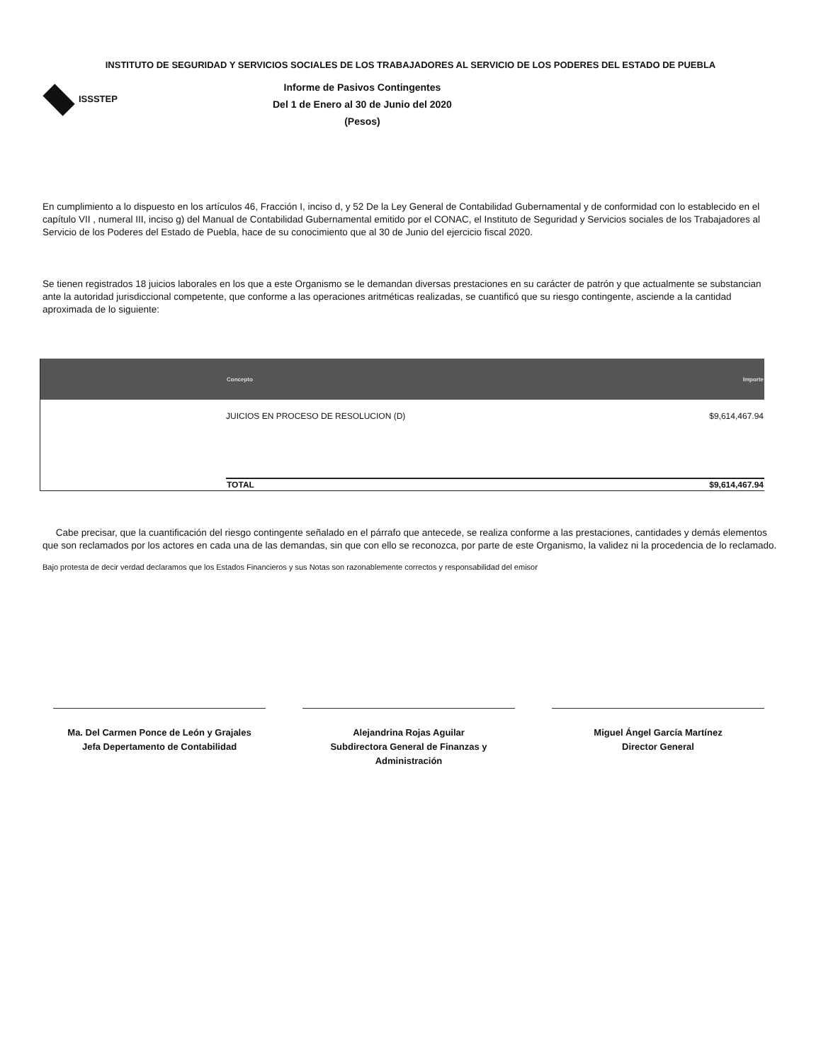INSTITUTO DE SEGURIDAD Y SERVICIOS SOCIALES DE LOS TRABAJADORES AL SERVICIO DE LOS PODERES DEL ESTADO DE PUEBLA
ISSSTEP
Informe de Pasivos Contingentes
Del 1 de Enero al 30 de Junio del 2020
(Pesos)
En cumplimiento a lo dispuesto en los artículos 46, Fracción I, inciso d, y 52 De la Ley General de Contabilidad Gubernamental y de conformidad con lo establecido en el capítulo VII , numeral III, inciso g) del Manual de Contabilidad Gubernamental emitido por el CONAC, el Instituto de Seguridad y Servicios sociales de los Trabajadores al Servicio de los Poderes del Estado de Puebla, hace de su conocimiento que al 30 de Junio del ejercicio fiscal 2020.
Se tienen registrados 18 juicios laborales en los que a este Organismo se le demandan diversas prestaciones en su carácter de patrón y que actualmente se substancian ante la autoridad jurisdiccional competente, que conforme a las operaciones aritméticas realizadas, se cuantificó que su riesgo contingente, asciende a la cantidad aproximada de lo siguiente:
| | Concepto | Importe |
| --- | --- | --- |
| | JUICIOS EN PROCESO DE RESOLUCION (D) | $9,614,467.94 |
| | TOTAL | $9,614,467.94 |
Cabe precisar, que la cuantificación del riesgo contingente señalado en el párrafo que antecede, se realiza conforme a las prestaciones, cantidades y demás elementos que son reclamados por los actores en cada una de las demandas, sin que con ello se reconozca, por parte de este Organismo, la validez ni la procedencia de lo reclamado.
Bajo protesta de decir verdad declaramos que los Estados Financieros y sus Notas son razonablemente correctos y responsabilidad del emisor
Ma. Del Carmen Ponce de León y Grajales
Jefa Depertamento de Contabilidad
Alejandrina Rojas Aguilar
Subdirectora General de Finanzas y Administración
Miguel Ángel García Martínez
Director General